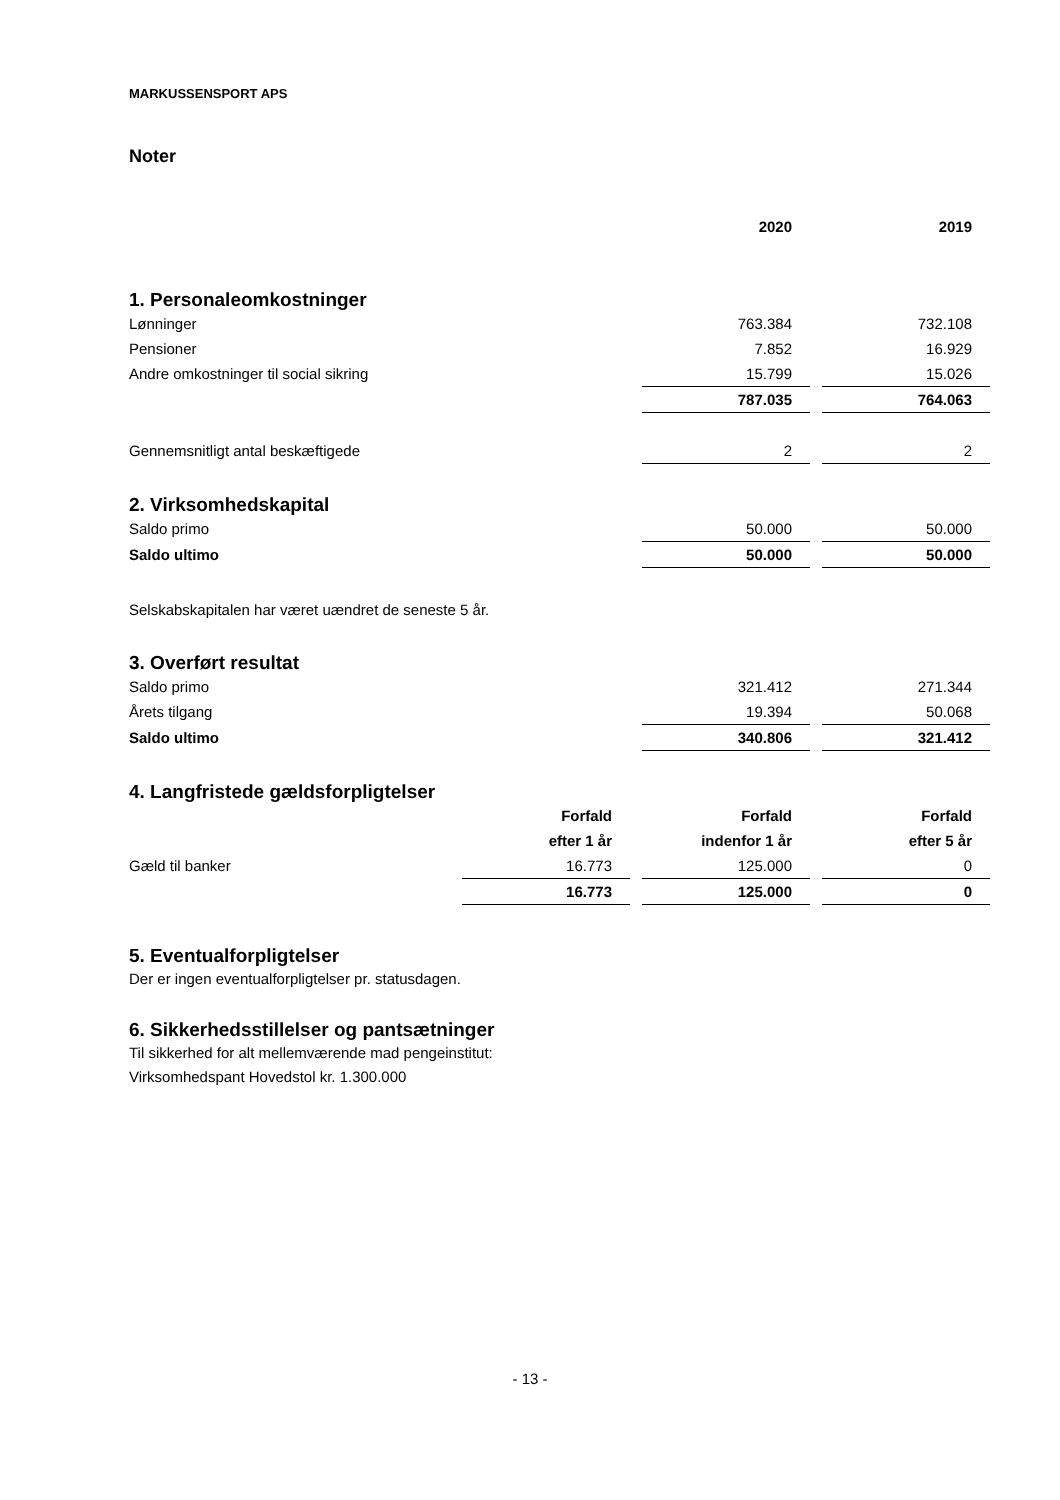MARKUSSENSPORT APS
Noter
| | 2020 | | 2019 |
1. Personaleomkostninger
| Lønninger | 763.384 | | 732.108 |
| Pensioner | 7.852 | | 16.929 |
| Andre omkostninger til social sikring | 15.799 | | 15.026 |
| | 787.035 | | 764.063 |
| Gennemsnitligt antal beskæftigede | 2 | | 2 |
2. Virksomhedskapital
| Saldo primo | 50.000 | | 50.000 |
| Saldo ultimo | 50.000 | | 50.000 |
Selskabskapitalen har været uændret de seneste 5 år.
3. Overført resultat
| Saldo primo | 321.412 | | 271.344 |
| Årets tilgang | 19.394 | | 50.068 |
| Saldo ultimo | 340.806 | | 321.412 |
4. Langfristede gældsforpligtelser
| | Forfald | | Forfald | | Forfald |
| | efter 1 år | | indenfor 1 år | | efter 5 år |
| Gæld til banker | 16.773 | | 125.000 | | 0 |
| | 16.773 | | 125.000 | | 0 |
5. Eventualforpligtelser
Der er ingen eventualforpligtelser pr. statusdagen.
6. Sikkerhedsstillelser og pantsætninger
Til sikkerhed for alt mellemværende mad pengeinstitut:
Virksomhedspant Hovedstol kr. 1.300.000
- 13 -